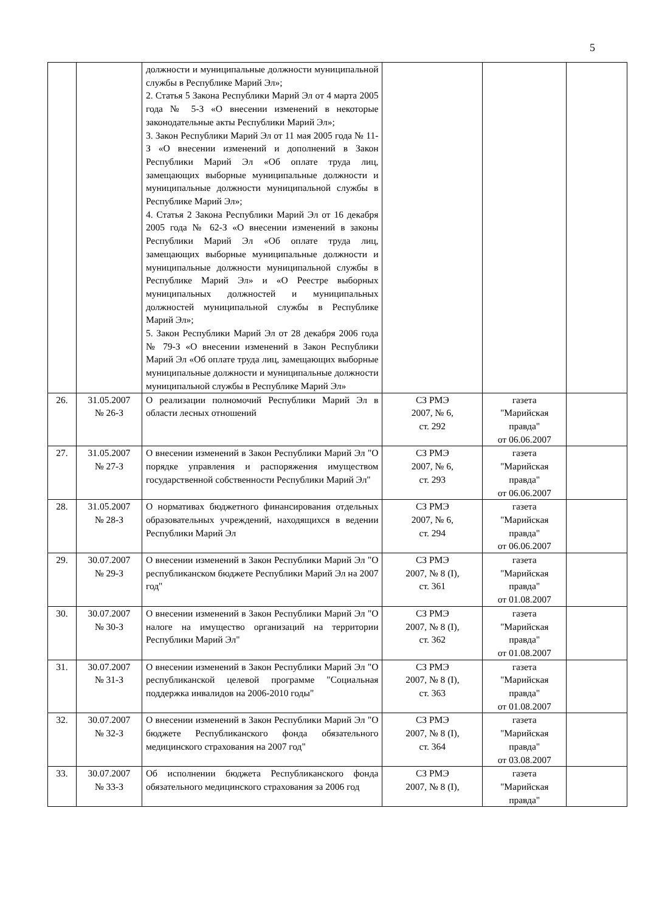5
| | | должности и муниципальные должности муниципальной службы в Республике Марий Эл»; 2. Статья 5 Закона Республики Марий Эл от 4 марта 2005 года № 5-З «О внесении изменений в некоторые законодательные акты Республики Марий Эл»; 3. Закон Республики Марий Эл от 11 мая 2005 года № 11-З «О внесении изменений и дополнений в Закон Республики Марий Эл «Об оплате труда лиц, замещающих выборные муниципальные должности и муниципальные должности муниципальной службы в Республике Марий Эл»; 4. Статья 2 Закона Республики Марий Эл от 16 декабря 2005 года № 62-З «О внесении изменений в законы Республики Марий Эл «Об оплате труда лиц, замещающих выборные муниципальные должности и муниципальные должности муниципальной службы в Республике Марий Эл» и «О Реестре выборных муниципальных должностей и муниципальных должностей муниципальной службы в Республике Марий Эл»; 5. Закон Республики Марий Эл от 28 декабря 2006 года № 79-З «О внесении изменений в Закон Республики Марий Эл «Об оплате труда лиц, замещающих выборные муниципальные должности и муниципальные должности муниципальной службы в Республике Марий Эл» | | | |
| 26. | 31.05.2007 № 26-З | О реализации полномочий Республики Марий Эл в области лесных отношений | СЗ РМЭ 2007, № 6, ст. 292 | газета "Марийская правда" от 06.06.2007 | |
| 27. | 31.05.2007 № 27-З | О внесении изменений в Закон Республики Марий Эл "О порядке управления и распоряжения имуществом государственной собственности Республики Марий Эл" | СЗ РМЭ 2007, № 6, ст. 293 | газета "Марийская правда" от 06.06.2007 | |
| 28. | 31.05.2007 № 28-З | О нормативах бюджетного финансирования отдельных образовательных учреждений, находящихся в ведении Республики Марий Эл | СЗ РМЭ 2007, № 6, ст. 294 | газета "Марийская правда" от 06.06.2007 | |
| 29. | 30.07.2007 № 29-З | О внесении изменений в Закон Республики Марий Эл "О республиканском бюджете Республики Марий Эл на 2007 год" | СЗ РМЭ 2007, № 8 (I), ст. 361 | газета "Марийская правда" от 01.08.2007 | |
| 30. | 30.07.2007 № 30-З | О внесении изменений в Закон Республики Марий Эл "О налоге на имущество организаций на территории Республики Марий Эл" | СЗ РМЭ 2007, № 8 (I), ст. 362 | газета "Марийская правда" от 01.08.2007 | |
| 31. | 30.07.2007 № 31-З | О внесении изменений в Закон Республики Марий Эл "О республиканской целевой программе "Социальная поддержка инвалидов на 2006-2010 годы" | СЗ РМЭ 2007, № 8 (I), ст. 363 | газета "Марийская правда" от 01.08.2007 | |
| 32. | 30.07.2007 № 32-З | О внесении изменений в Закон Республики Марий Эл "О бюджете Республиканского фонда обязательного медицинского страхования на 2007 год" | СЗ РМЭ 2007, № 8 (I), ст. 364 | газета "Марийская правда" от 03.08.2007 | |
| 33. | 30.07.2007 № 33-З | Об исполнении бюджета Республиканского фонда обязательного медицинского страхования за 2006 год | СЗ РМЭ 2007, № 8 (I), | газета "Марийская правда" | |